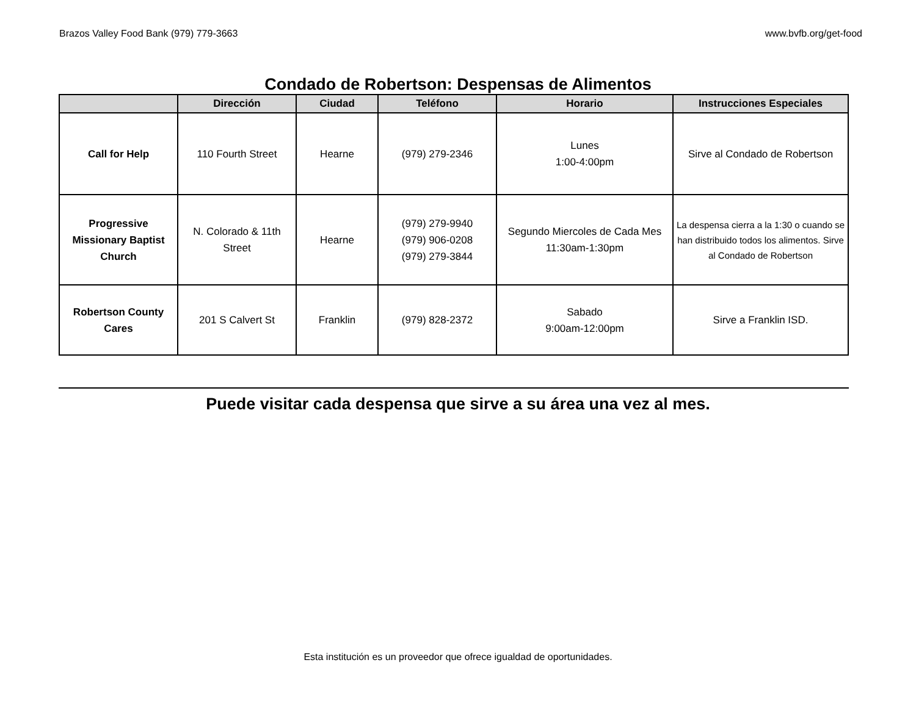Brazos Valley Food Bank (979) 779-3663 www.bvfb.org/get-food
Condado de Robertson: Despensas de Alimentos
| | Dirección | Ciudad | Teléfono | Horario | Instrucciones Especiales |
| --- | --- | --- | --- | --- | --- |
| Call for Help | 110 Fourth Street | Hearne | (979) 279-2346 | Lunes 1:00-4:00pm | Sirve al Condado de Robertson |
| Progressive Missionary Baptist Church | N. Colorado & 11th Street | Hearne | (979) 279-9940 (979) 906-0208 (979) 279-3844 | Segundo Miercoles de Cada Mes 11:30am-1:30pm | La despensa cierra a la 1:30 o cuando se han distribuido todos los alimentos. Sirve al Condado de Robertson |
| Robertson County Cares | 201 S Calvert St | Franklin | (979) 828-2372 | Sabado 9:00am-12:00pm | Sirve a Franklin ISD. |
Puede visitar cada despensa que sirve a su área una vez al mes.
Esta institución es un proveedor que ofrece igualdad de oportunidades.